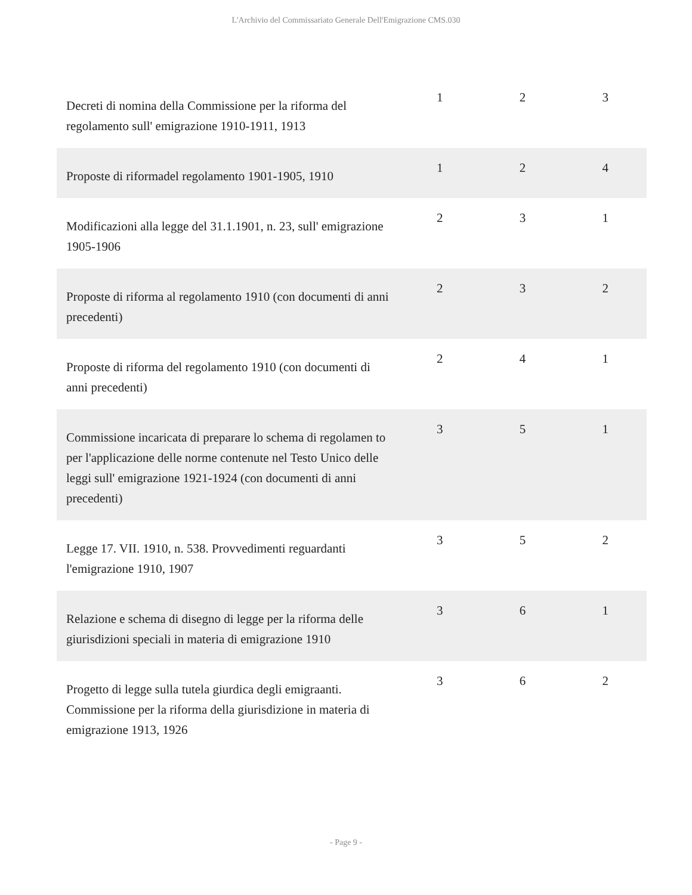L'Archivio del Commissariato Generale Dell'Emigrazione CMS.030
| Decreti di nomina della Commissione per la riforma del regolamento sull' emigrazione 1910-1911, 1913 | 1 | 2 | 3 |
| Proposte di riformadel regolamento 1901-1905, 1910 | 1 | 2 | 4 |
| Modificazioni alla legge del 31.1.1901, n. 23, sull' emigrazione 1905-1906 | 2 | 3 | 1 |
| Proposte di riforma al regolamento 1910 (con documenti di anni precedenti) | 2 | 3 | 2 |
| Proposte di riforma del regolamento 1910 (con documenti di anni precedenti) | 2 | 4 | 1 |
| Commissione incaricata di preparare lo schema di regolamen to per l'applicazione delle norme contenute nel Testo Unico delle leggi sull' emigrazione 1921-1924 (con documenti di anni precedenti) | 3 | 5 | 1 |
| Legge 17. VII. 1910, n. 538. Provvedimenti reguardanti l'emigrazione 1910, 1907 | 3 | 5 | 2 |
| Relazione e schema di disegno di legge per la riforma delle giurisdizioni speciali in materia di emigrazione 1910 | 3 | 6 | 1 |
| Progetto di legge sulla tutela giurdica degli emigraanti. Commissione per la riforma della giurisdizione in materia di emigrazione 1913, 1926 | 3 | 6 | 2 |
- Page 9 -